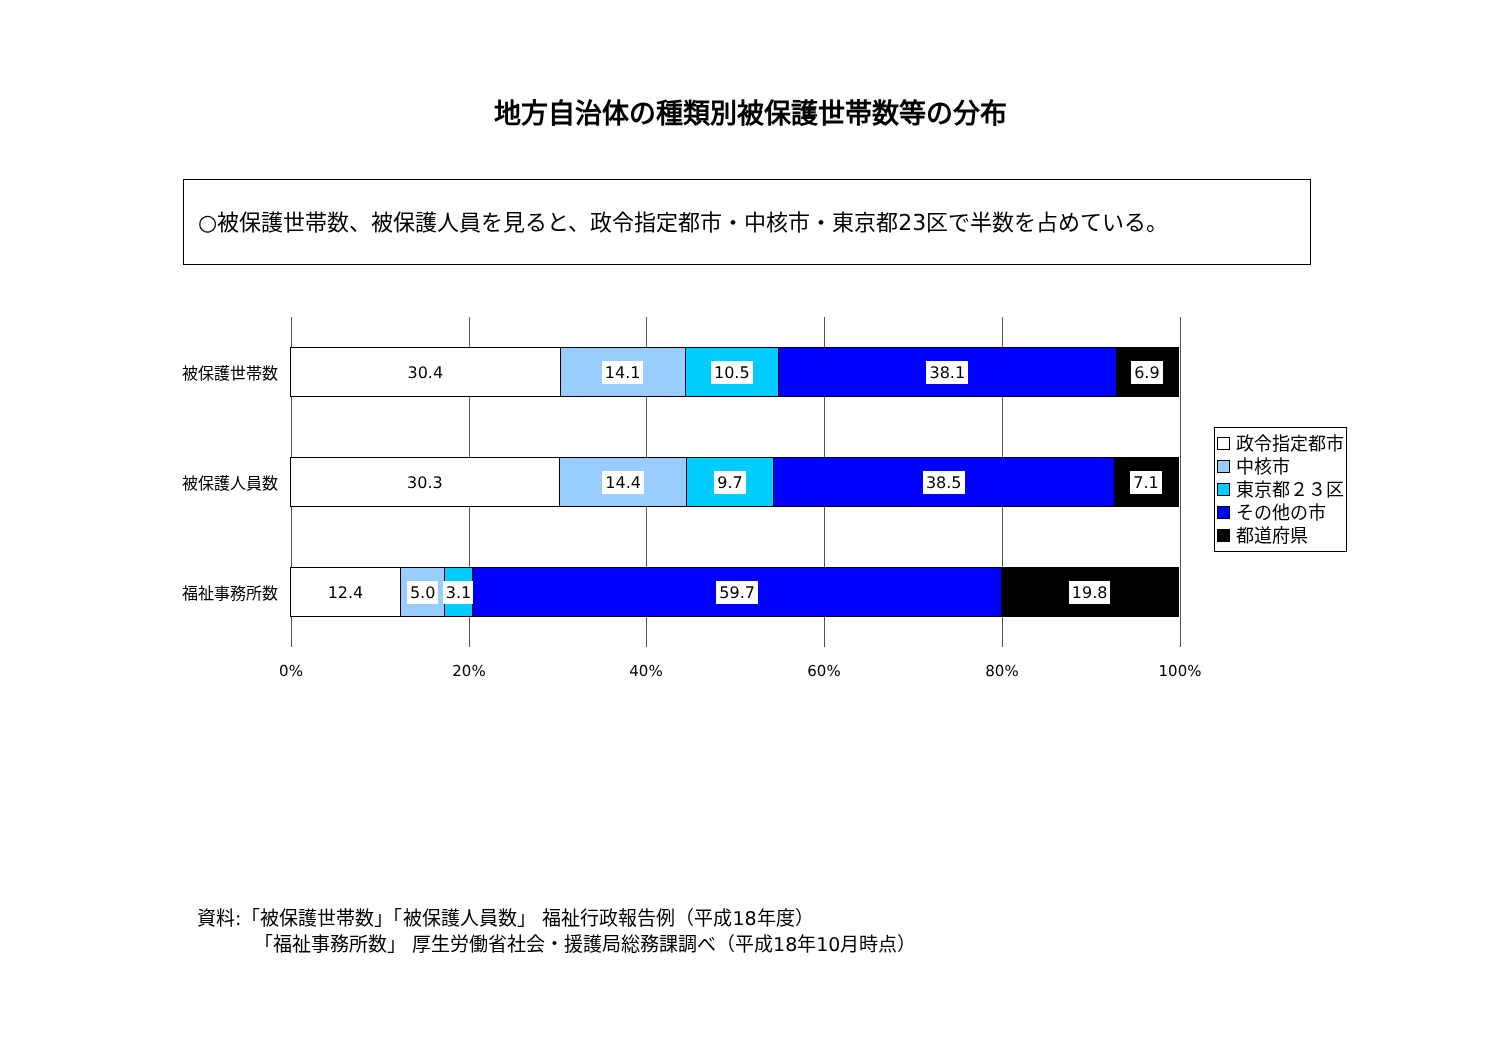地方自治体の種類別被保護世帯数等の分布
○被保護世帯数、被保護人員を見ると、政令指定都市・中核市・東京都23区で半数を占めている。
被保護世帯数
30.4 14.1 10.5 38.1 6.9
被保護人員数
30.3 14.4 9.7 38.5 7.1
福祉事務所数
12.4 5.0 3.1 59.7 19.8
0% 20% 40% 60% 80% 100%
政令指定都市
中核市
東京都２３区
その他の市
都道府県
資料:「被保護世帯数」「被保護人員数」 福祉行政報告例（平成18年度）
   「福祉事務所数」 厚生労働省社会・援護局総務課調べ（平成18年10月時点）